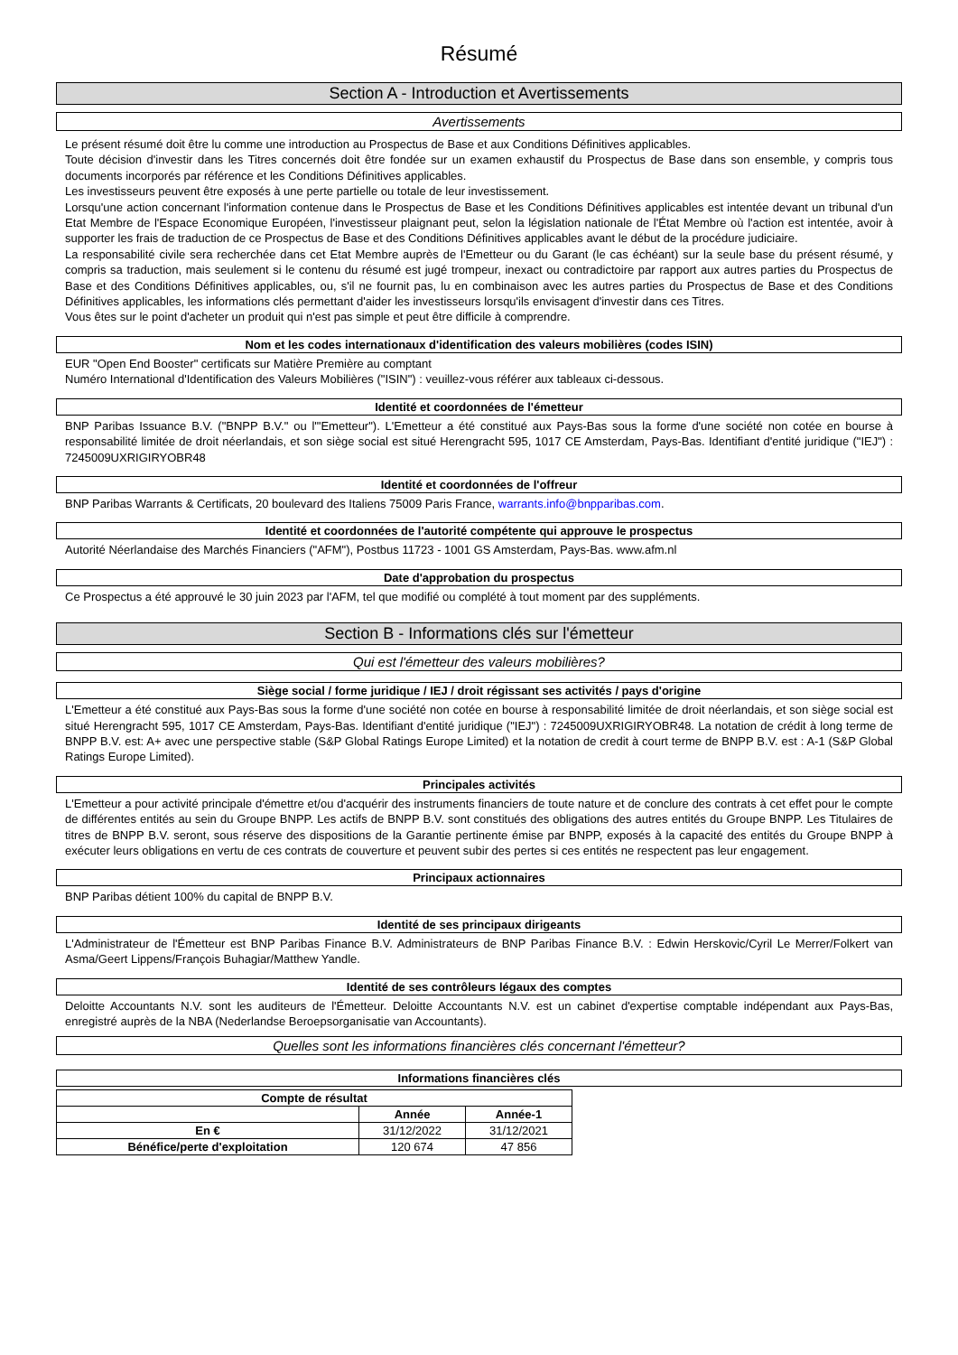Résumé
Section A - Introduction et Avertissements
Avertissements
Le présent résumé doit être lu comme une introduction au Prospectus de Base et aux Conditions Définitives applicables.
Toute décision d'investir dans les Titres concernés doit être fondée sur un examen exhaustif du Prospectus de Base dans son ensemble, y compris tous documents incorporés par référence et les Conditions Définitives applicables.
Les investisseurs peuvent être exposés à une perte partielle ou totale de leur investissement.
Lorsqu'une action concernant l'information contenue dans le Prospectus de Base et les Conditions Définitives applicables est intentée devant un tribunal d'un Etat Membre de l'Espace Economique Européen, l'investisseur plaignant peut, selon la législation nationale de l'État Membre où l'action est intentée, avoir à supporter les frais de traduction de ce Prospectus de Base et des Conditions Définitives applicables avant le début de la procédure judiciaire.
La responsabilité civile sera recherchée dans cet Etat Membre auprès de l'Emetteur ou du Garant (le cas échéant) sur la seule base du présent résumé, y compris sa traduction, mais seulement si le contenu du résumé est jugé trompeur, inexact ou contradictoire par rapport aux autres parties du Prospectus de Base et des Conditions Définitives applicables, ou, s'il ne fournit pas, lu en combinaison avec les autres parties du Prospectus de Base et des Conditions Définitives applicables, les informations clés permettant d'aider les investisseurs lorsqu'ils envisagent d'investir dans ces Titres.
Vous êtes sur le point d'acheter un produit qui n'est pas simple et peut être difficile à comprendre.
Nom et les codes internationaux d'identification des valeurs mobilières (codes ISIN)
EUR "Open End Booster" certificats sur Matière Première au comptant
Numéro International d'Identification des Valeurs Mobilières ("ISIN") : veuillez-vous référer aux tableaux ci-dessous.
Identité et coordonnées de l'émetteur
BNP Paribas Issuance B.V. ("BNPP B.V." ou l'"Emetteur"). L'Emetteur a été constitué aux Pays-Bas sous la forme d'une société non cotée en bourse à responsabilité limitée de droit néerlandais, et son siège social est situé Herengracht 595, 1017 CE Amsterdam, Pays-Bas. Identifiant d'entité juridique ("IEJ") : 7245009UXRIGIRYOBR48
Identité et coordonnées de l'offreur
BNP Paribas Warrants & Certificats, 20 boulevard des Italiens 75009 Paris France, warrants.info@bnpparibas.com.
Identité et coordonnées de l'autorité compétente qui approuve le prospectus
Autorité Néerlandaise des Marchés Financiers ("AFM"), Postbus 11723 - 1001 GS Amsterdam, Pays-Bas. www.afm.nl
Date d'approbation du prospectus
Ce Prospectus a été approuvé le 30 juin 2023 par l'AFM, tel que modifié ou complété à tout moment par des suppléments.
Section B - Informations clés sur l'émetteur
Qui est l'émetteur des valeurs mobilières?
Siège social / forme juridique / IEJ / droit régissant ses activités / pays d'origine
L'Emetteur a été constitué aux Pays-Bas sous la forme d'une société non cotée en bourse à responsabilité limitée de droit néerlandais, et son siège social est situé Herengracht 595, 1017 CE Amsterdam, Pays-Bas. Identifiant d'entité juridique ("IEJ") : 7245009UXRIGIRYOBR48. La notation de crédit à long terme de BNPP B.V. est: A+ avec une perspective stable (S&P Global Ratings Europe Limited) et la notation de credit à court terme de BNPP B.V. est : A-1 (S&P Global Ratings Europe Limited).
Principales activités
L'Emetteur a pour activité principale d'émettre et/ou d'acquérir des instruments financiers de toute nature et de conclure des contrats à cet effet pour le compte de différentes entités au sein du Groupe BNPP. Les actifs de BNPP B.V. sont constitués des obligations des autres entités du Groupe BNPP. Les Titulaires de titres de BNPP B.V. seront, sous réserve des dispositions de la Garantie pertinente émise par BNPP, exposés à la capacité des entités du Groupe BNPP à exécuter leurs obligations en vertu de ces contrats de couverture et peuvent subir des pertes si ces entités ne respectent pas leur engagement.
Principaux actionnaires
BNP Paribas détient 100% du capital de BNPP B.V.
Identité de ses principaux dirigeants
L'Administrateur de l'Émetteur est BNP Paribas Finance B.V. Administrateurs de BNP Paribas Finance B.V. : Edwin Herskovic/Cyril Le Merrer/Folkert van Asma/Geert Lippens/François Buhagiar/Matthew Yandle.
Identité de ses contrôleurs légaux des comptes
Deloitte Accountants N.V. sont les auditeurs de l'Émetteur. Deloitte Accountants N.V. est un cabinet d'expertise comptable indépendant aux Pays-Bas, enregistré auprès de la NBA (Nederlandse Beroepsorganisatie van Accountants).
Quelles sont les informations financières clés concernant l'émetteur?
Informations financières clés
| Compte de résultat | | |
| --- | --- | --- |
| | Année | Année-1 |
| En € | 31/12/2022 | 31/12/2021 |
| Bénéfice/perte d'exploitation | 120 674 | 47 856 |